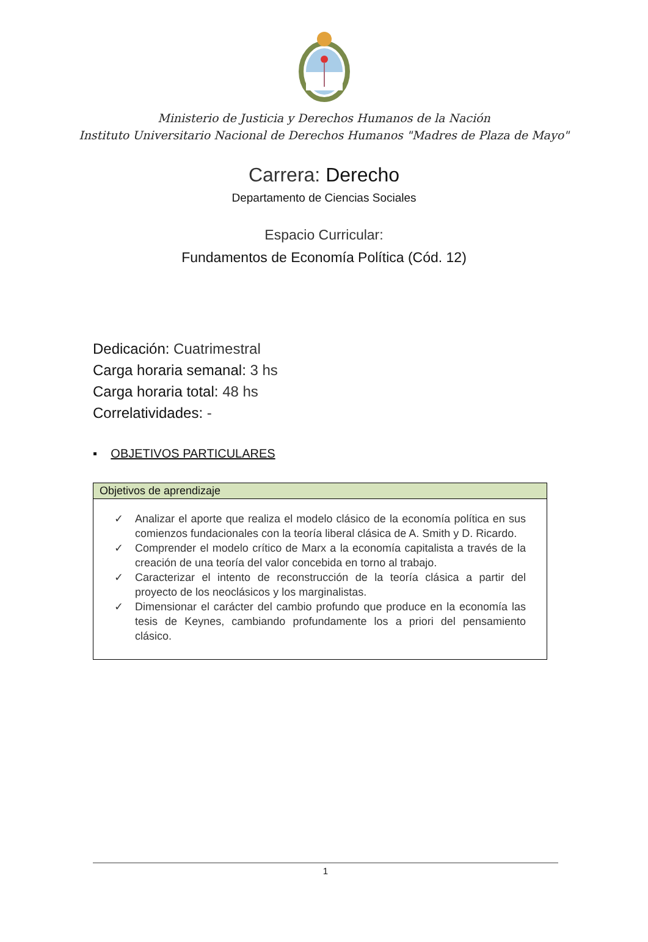Ministerio de Justicia y Derechos Humanos de la Nación
Instituto Universitario Nacional de Derechos Humanos "Madres de Plaza de Mayo"
Carrera: Derecho
Departamento de Ciencias Sociales
Espacio Curricular:
Fundamentos de Economía Política (Cód. 12)
Dedicación: Cuatrimestral
Carga horaria semanal: 3 hs
Carga horaria total: 48 hs
Correlatividades: -
▪ OBJETIVOS PARTICULARES
| Objetivos de aprendizaje |
| --- |
| ✓ Analizar el aporte que realiza el modelo clásico de la economía política en sus comienzos fundacionales con la teoría liberal clásica de A. Smith y D. Ricardo. ✓ Comprender el modelo crítico de Marx a la economía capitalista a través de la creación de una teoría del valor concebida en torno al trabajo. ✓ Caracterizar el intento de reconstrucción de la teoría clásica a partir del proyecto de los neoclásicos y los marginalistas. ✓ Dimensionar el carácter del cambio profundo que produce en la economía las tesis de Keynes, cambiando profundamente los a priori del pensamiento clásico. |
1